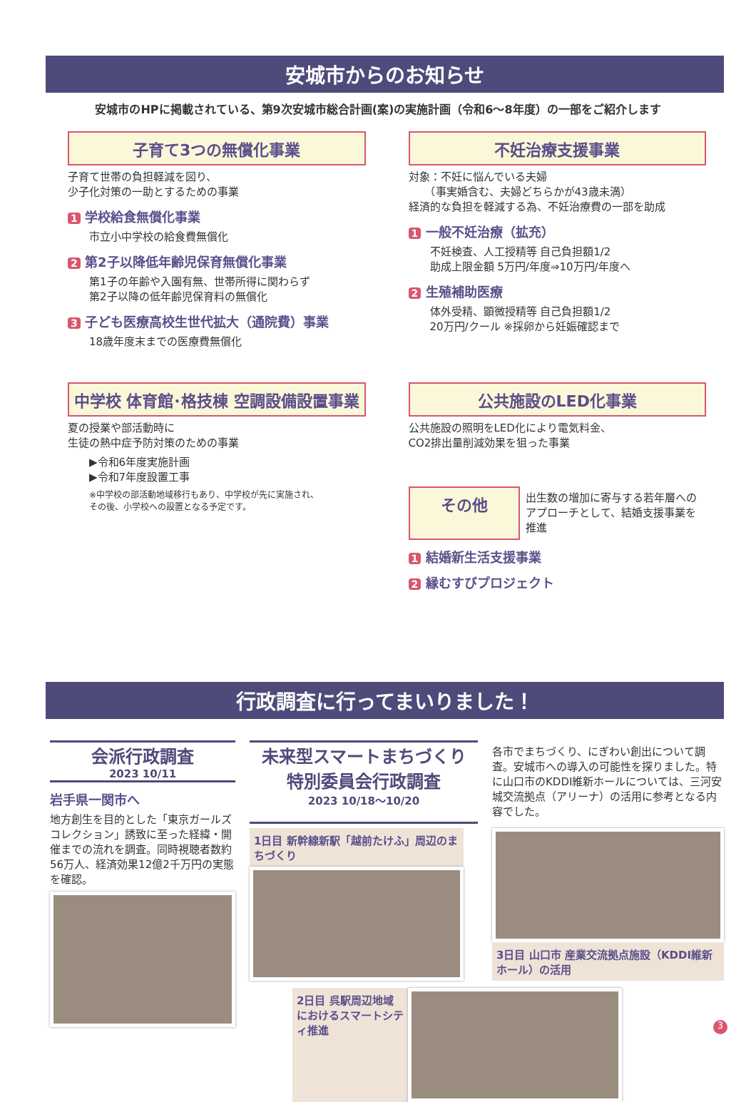安城市からのお知らせ
安城市のHPに掲載されている、第9次安城市総合計画(案)の実施計画（令和6～8年度）の一部をご紹介します
子育て3つの無償化事業
子育て世帯の負担軽減を図り、
少子化対策の一助とするための事業
1 学校給食無償化事業
市立小中学校の給食費無償化
2 第2子以降低年齢児保育無償化事業
第1子の年齢や入園有無、世帯所得に関わらず
第2子以降の低年齢児保育料の無償化
3 子ども医療高校生世代拡大（通院費）事業
18歳年度末までの医療費無償化
不妊治療支援事業
対象：不妊に悩んでいる夫婦
　　（事実婚含む、夫婦どちらかが43歳未満）
経済的な負担を軽減する為、不妊治療費の一部を助成
1 一般不妊治療（拡充）
不妊検査、人工授精等 自己負担額1/2
助成上限金額 5万円/年度⇒10万円/年度へ
2 生殖補助医療
体外受精、顕微授精等 自己負担額1/2
20万円/クール ※採卵から妊娠確認まで
中学校 体育館･格技棟 空調設備設置事業
夏の授業や部活動時に
生徒の熱中症予防対策のための事業
▶令和6年度実施計画
▶令和7年度設置工事
※中学校の部活動地域移行もあり、中学校が先に実施され、
その後、小学校への設置となる予定です。
公共施設のLED化事業
公共施設の照明をLED化により電気料金、
CO2排出量削減効果を狙った事業
その他
出生数の増加に寄与する若年層への
アプローチとして、結婚支援事業を推進
1 結婚新生活支援事業
2 縁むすびプロジェクト
行政調査に行ってまいりました！
会派行政調査
2023 10/11
岩手県一関市へ
地方創生を目的とした「東京ガールズコレクション」誘致に至った経緯・開催までの流れを調査。同時視聴者数約56万人、経済効果12億2千万円の実態を確認。
未来型スマートまちづくり
特別委員会行政調査
2023 10/18～10/20
各市でまちづくり、にぎわい創出について調査。安城市への導入の可能性を探りました。特に山口市のKDDI維新ホールについては、三河安城交流拠点（アリーナ）の活用に参考となる内容でした。
1日目 新幹線新駅「越前たけふ」周辺のまちづくり
3日目 山口市 産業交流拠点施設（KDDI維新ホール）の活用
2日目 呉駅周辺地域におけるスマートシティ推進
3